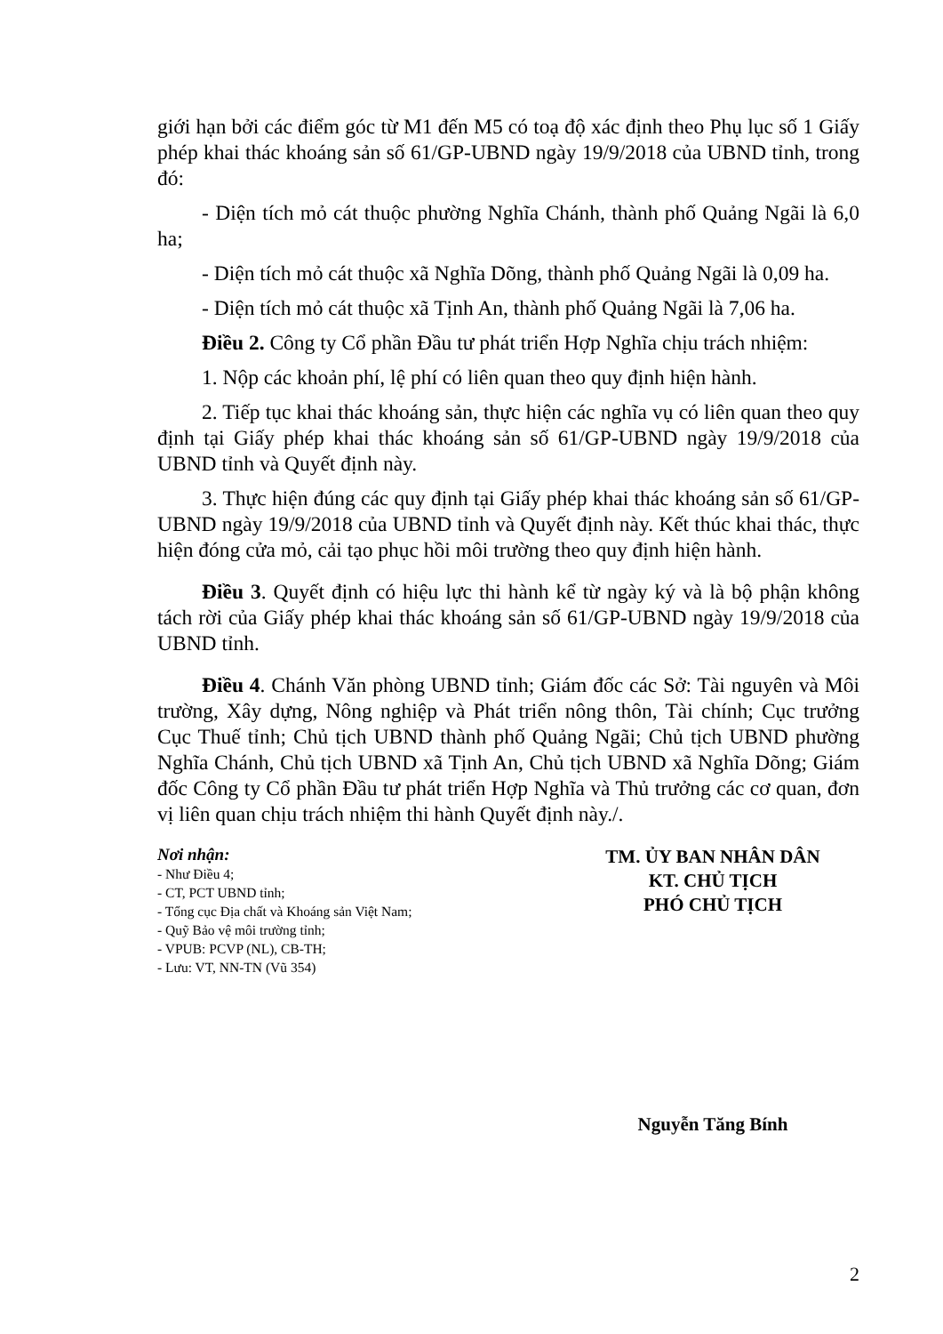giới hạn bởi các điểm góc từ M1 đến M5 có toạ độ xác định theo Phụ lục số 1 Giấy phép khai thác khoáng sản số 61/GP-UBND ngày 19/9/2018 của UBND tỉnh, trong đó:
- Diện tích mỏ cát thuộc phường Nghĩa Chánh, thành phố Quảng Ngãi là 6,0 ha;
- Diện tích mỏ cát thuộc xã Nghĩa Dõng, thành phố Quảng Ngãi là 0,09 ha.
- Diện tích mỏ cát thuộc xã Tịnh An, thành phố Quảng Ngãi là 7,06 ha.
Điều 2. Công ty Cổ phần Đầu tư phát triển Hợp Nghĩa chịu trách nhiệm:
1. Nộp các khoản phí, lệ phí có liên quan theo quy định hiện hành.
2. Tiếp tục khai thác khoáng sản, thực hiện các nghĩa vụ có liên quan theo quy định tại Giấy phép khai thác khoáng sản số 61/GP-UBND ngày 19/9/2018 của UBND tỉnh và Quyết định này.
3. Thực hiện đúng các quy định tại Giấy phép khai thác khoáng sản số 61/GP-UBND ngày 19/9/2018 của UBND tỉnh và Quyết định này. Kết thúc khai thác, thực hiện đóng cửa mỏ, cải tạo phục hồi môi trường theo quy định hiện hành.
Điều 3. Quyết định có hiệu lực thi hành kể từ ngày ký và là bộ phận không tách rời của Giấy phép khai thác khoáng sản số 61/GP-UBND ngày 19/9/2018 của UBND tỉnh.
Điều 4. Chánh Văn phòng UBND tỉnh; Giám đốc các Sở: Tài nguyên và Môi trường, Xây dựng, Nông nghiệp và Phát triển nông thôn, Tài chính; Cục trưởng Cục Thuế tỉnh; Chủ tịch UBND thành phố Quảng Ngãi; Chủ tịch UBND phường Nghĩa Chánh, Chủ tịch UBND xã Tịnh An, Chủ tịch UBND xã Nghĩa Dõng; Giám đốc Công ty Cổ phần Đầu tư phát triển Hợp Nghĩa và Thủ trưởng các cơ quan, đơn vị liên quan chịu trách nhiệm thi hành Quyết định này./.
Nơi nhận:
- Như Điều 4;
- CT, PCT UBND tỉnh;
- Tổng cục Địa chất và Khoáng sản Việt Nam;
- Quỹ Bảo vệ môi trường tỉnh;
- VPUB: PCVP (NL), CB-TH;
- Lưu: VT, NN-TN (Vũ 354)
TM. ỦY BAN NHÂN DÂN
KT. CHỦ TỊCH
PHÓ CHỦ TỊCH
Nguyễn Tăng Bính
2